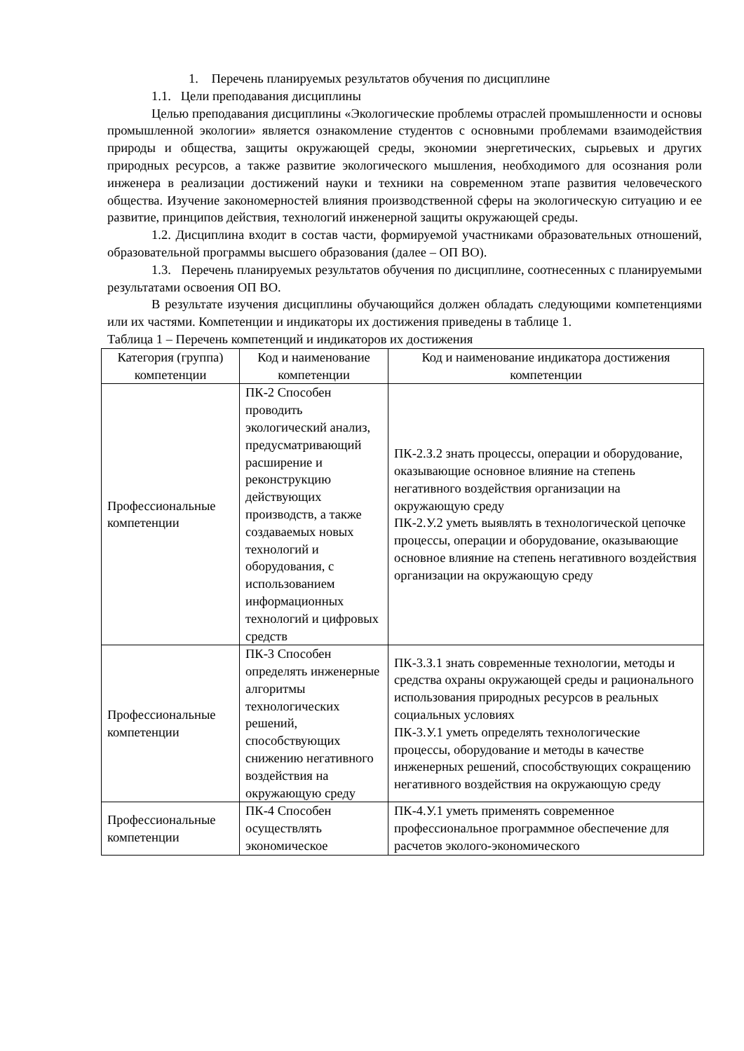1. Перечень планируемых результатов обучения по дисциплине
1.1. Цели преподавания дисциплины
Целью преподавания дисциплины «Экологические проблемы отраслей промышленности и основы промышленной экологии» является ознакомление студентов с основными проблемами взаимодействия природы и общества, защиты окружающей среды, экономии энергетических, сырьевых и других природных ресурсов, а также развитие экологического мышления, необходимого для осознания роли инженера в реализации достижений науки и техники на современном этапе развития человеческого общества. Изучение закономерностей влияния производственной сферы на экологическую ситуацию и ее развитие, принципов действия, технологий инженерной защиты окружающей среды.
1.2. Дисциплина входит в состав части, формируемой участниками образовательных отношений, образовательной программы высшего образования (далее – ОП ВО).
1.3. Перечень планируемых результатов обучения по дисциплине, соотнесенных с планируемыми результатами освоения ОП ВО.
В результате изучения дисциплины обучающийся должен обладать следующими компетенциями или их частями. Компетенции и индикаторы их достижения приведены в таблице 1.
Таблица 1 – Перечень компетенций и индикаторов их достижения
| Категория (группа) компетенции | Код и наименование компетенции | Код и наименование индикатора достижения компетенции |
| --- | --- | --- |
| Профессиональные компетенции | ПК-2 Способен проводить экологический анализ, предусматривающий расширение и реконструкцию действующих производств, а также создаваемых новых технологий и оборудования, с использованием информационных технологий и цифровых средств | ПК-2.З.2 знать процессы, операции и оборудование, оказывающие основное влияние на степень негативного воздействия организации на окружающую среду ПК-2.У.2 уметь выявлять в технологической цепочке процессы, операции и оборудование, оказывающие основное влияние на степень негативного воздействия организации на окружающую среду |
| Профессиональные компетенции | ПК-3 Способен определять инженерные алгоритмы технологических решений, способствующих снижению негативного воздействия на окружающую среду | ПК-3.З.1 знать современные технологии, методы и средства охраны окружающей среды и рационального использования природных ресурсов в реальных социальных условиях ПК-3.У.1 уметь определять технологические процессы, оборудование и методы в качестве инженерных решений, способствующих сокращению негативного воздействия на окружающую среду |
| Профессиональные компетенции | ПК-4 Способен осуществлять экономическое | ПК-4.У.1 уметь применять современное профессиональное программное обеспечение для расчетов эколого-экономического |